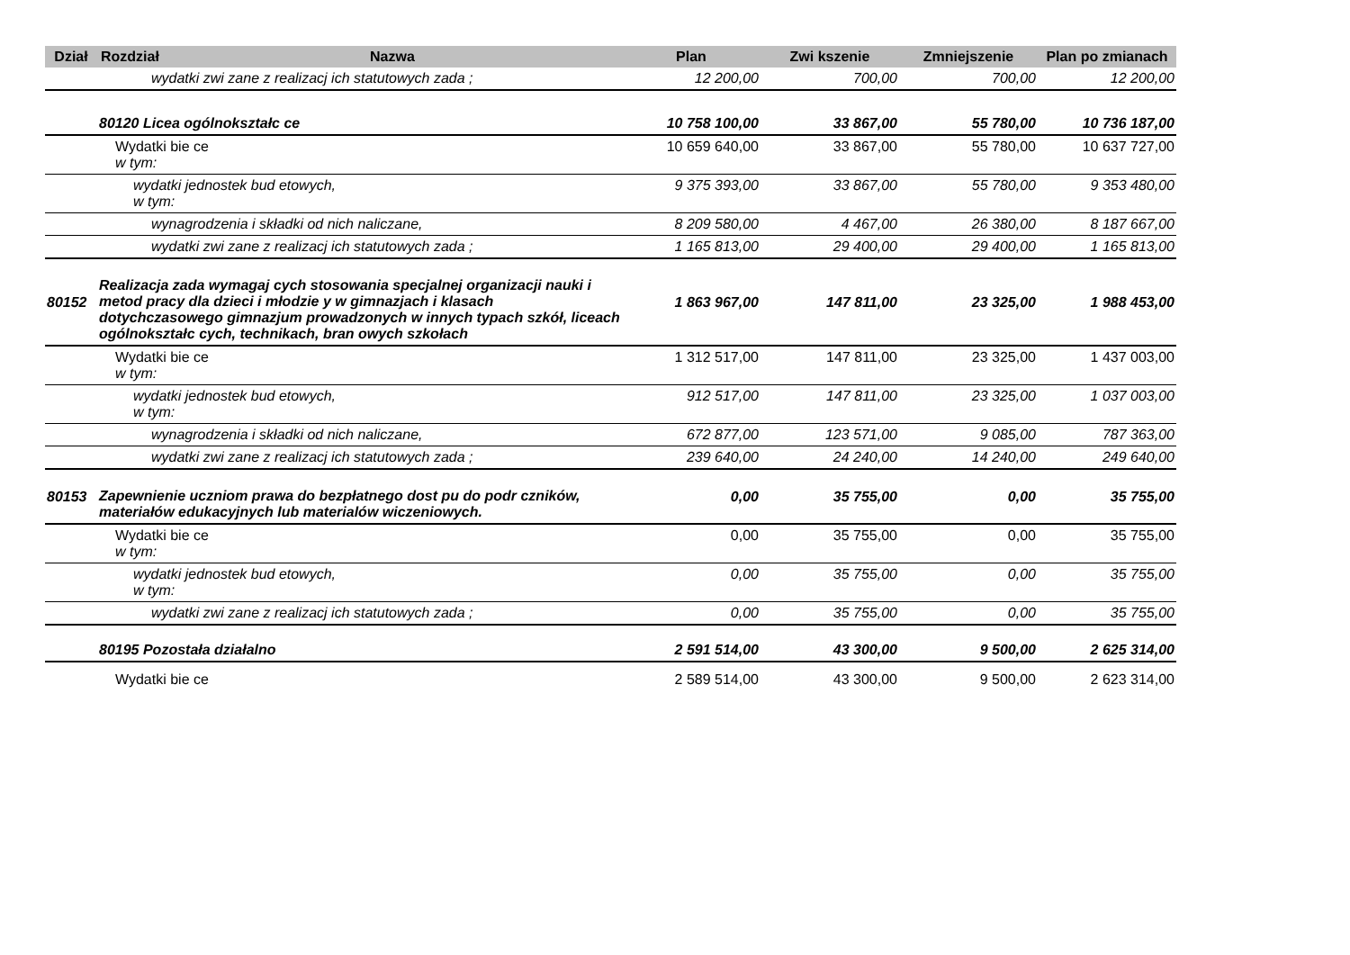| Dział | Rozdział | Nazwa | Plan | Zwi kszenie | Zmniejszenie | Plan po zmianach |
| --- | --- | --- | --- | --- | --- | --- |
| | wydatki zwi zane z realizacj ich statutowych zada ; | | 12 200,00 | 700,00 | 700,00 | 12 200,00 |
| | 80120 Licea ogólnokształc ce | | 10 758 100,00 | 33 867,00 | 55 780,00 | 10 736 187,00 |
| | Wydatki bie ce w tym: | | 10 659 640,00 | 33 867,00 | 55 780,00 | 10 637 727,00 |
| | wydatki jednostek bud etowych, w tym: | | 9 375 393,00 | 33 867,00 | 55 780,00 | 9 353 480,00 |
| | wynagrodzenia i składki od nich naliczane, | | 8 209 580,00 | 4 467,00 | 26 380,00 | 8 187 667,00 |
| | wydatki zwi zane z realizacj ich statutowych zada ; | | 1 165 813,00 | 29 400,00 | 29 400,00 | 1 165 813,00 |
| 80152 | Realizacja zada wymagaj cych stosowania specjalnej organizacji nauki i metod pracy dla dzieci i młodzie y w gimnazjach i klasach dotychczasowego gimnazjum prowadzonych w innych typach szkół, liceach ogólnokształc cych, technikach, bran owych szkołach | | 1 863 967,00 | 147 811,00 | 23 325,00 | 1 988 453,00 |
| | Wydatki bie ce w tym: | | 1 312 517,00 | 147 811,00 | 23 325,00 | 1 437 003,00 |
| | wydatki jednostek bud etowych, w tym: | | 912 517,00 | 147 811,00 | 23 325,00 | 1 037 003,00 |
| | wynagrodzenia i składki od nich naliczane, | | 672 877,00 | 123 571,00 | 9 085,00 | 787 363,00 |
| | wydatki zwi zane z realizacj ich statutowych zada ; | | 239 640,00 | 24 240,00 | 14 240,00 | 249 640,00 |
| 80153 | Zapewnienie uczniom prawa do bezpłatnego dost pu do podr czników, materiałów edukacyjnych lub materialów wiczeniowych. | | 0,00 | 35 755,00 | 0,00 | 35 755,00 |
| | Wydatki bie ce w tym: | | 0,00 | 35 755,00 | 0,00 | 35 755,00 |
| | wydatki jednostek bud etowych, w tym: | | 0,00 | 35 755,00 | 0,00 | 35 755,00 |
| | wydatki zwi zane z realizacj ich statutowych zada ; | | 0,00 | 35 755,00 | 0,00 | 35 755,00 |
| | 80195 Pozostała działalno | | 2 591 514,00 | 43 300,00 | 9 500,00 | 2 625 314,00 |
| | Wydatki bie ce | | 2 589 514,00 | 43 300,00 | 9 500,00 | 2 623 314,00 |